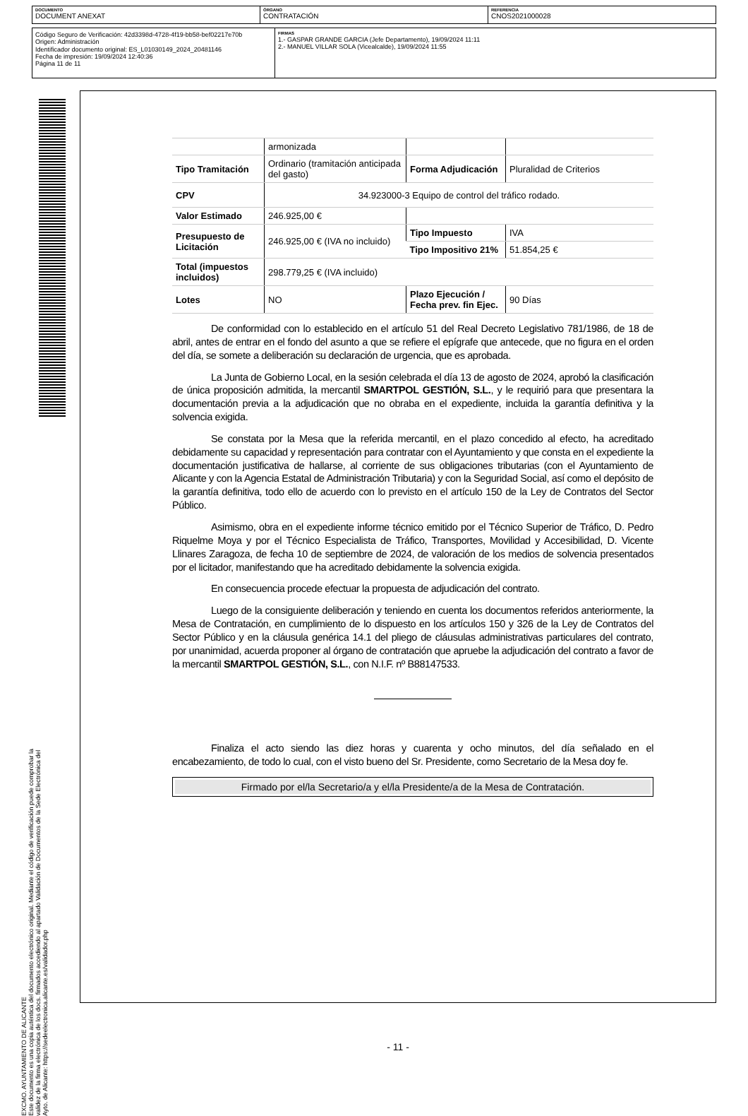DOCUMENTO
DOCUMENT ANEXAT
ÓRGANO
CONTRATACIÓN
REFERENCIA
CNOS2021000028
Código Seguro de Verificación: 42d3398d-4728-4f19-bb58-bef02217e70b
Origen: Administración
Identificador documento original: ES_L01030149_2024_20481146
Fecha de impresión: 19/09/2024 12:40:36
Página 11 de 11
FIRMAS
1.- GASPAR GRANDE GARCIA (Jefe Departamento), 19/09/2024 11:11
2.- MANUEL VILLAR SOLA (Vicealcalde), 19/09/2024 11:55
EXCMO. AYUNTAMIENTO DE ALICANTE
Este documento es una copia auténtica del documento electrónico original. Mediante el código de verificación puede comprobar la
validez de la firma electrónica de los docs. firmados accediendo al apartado Validación de Documentos de la Sede Electrónica del
Ayto. de Alicante: https://sedeelectronica.alicante.es/validador.php
- 11 -
| | armonizada | | |
| Tipo Tramitación | Ordinario (tramitación anticipada del gasto) | Forma Adjudicación | Pluralidad de Criterios |
| CPV | 34.923000-3 Equipo de control del tráfico rodado. | | |
| Valor Estimado | 246.925,00 € | | |
| Presupuesto de Licitación | 246.925,00 € (IVA no incluido) | Tipo Impuesto | IVA |
| | | Tipo Impositivo 21% | 51.854,25 € |
| Total (impuestos incluidos) | 298.779,25 € (IVA incluido) | | |
| Lotes | NO | Plazo Ejecución / Fecha prev. fin Ejec. | 90 Días |
De conformidad con lo establecido en el artículo 51 del Real Decreto Legislativo 781/1986, de 18 de abril, antes de entrar en el fondo del asunto a que se refiere el epígrafe que antecede, que no figura en el orden del día, se somete a deliberación su declaración de urgencia, que es aprobada.
La Junta de Gobierno Local, en la sesión celebrada el día 13 de agosto de 2024, aprobó la clasificación de única proposición admitida, la mercantil SMARTPOL GESTIÓN, S.L., y le requirió para que presentara la documentación previa a la adjudicación que no obraba en el expediente, incluida la garantía definitiva y la solvencia exigida.
Se constata por la Mesa que la referida mercantil, en el plazo concedido al efecto, ha acreditado debidamente su capacidad y representación para contratar con el Ayuntamiento y que consta en el expediente la documentación justificativa de hallarse, al corriente de sus obligaciones tributarias (con el Ayuntamiento de Alicante y con la Agencia Estatal de Administración Tributaria) y con la Seguridad Social, así como el depósito de la garantía definitiva, todo ello de acuerdo con lo previsto en el artículo 150 de la Ley de Contratos del Sector Público.
Asimismo, obra en el expediente informe técnico emitido por el Técnico Superior de Tráfico, D. Pedro Riquelme Moya y por el Técnico Especialista de Tráfico, Transportes, Movilidad y Accesibilidad, D. Vicente Llinares Zaragoza, de fecha 10 de septiembre de 2024, de valoración de los medios de solvencia presentados por el licitador, manifestando que ha acreditado debidamente la solvencia exigida.
En consecuencia procede efectuar la propuesta de adjudicación del contrato.
Luego de la consiguiente deliberación y teniendo en cuenta los documentos referidos anteriormente, la Mesa de Contratación, en cumplimiento de lo dispuesto en los artículos 150 y 326 de la Ley de Contratos del Sector Público y en la cláusula genérica 14.1 del pliego de cláusulas administrativas particulares del contrato, por unanimidad, acuerda proponer al órgano de contratación que apruebe la adjudicación del contrato a favor de la mercantil SMARTPOL GESTIÓN, S.L., con N.I.F. nº B88147533.
Finaliza el acto siendo las diez horas y cuarenta y ocho minutos, del día señalado en el encabezamiento, de todo lo cual, con el visto bueno del Sr. Presidente, como Secretario de la Mesa doy fe.
Firmado por el/la Secretario/a y el/la Presidente/a de la Mesa de Contratación.